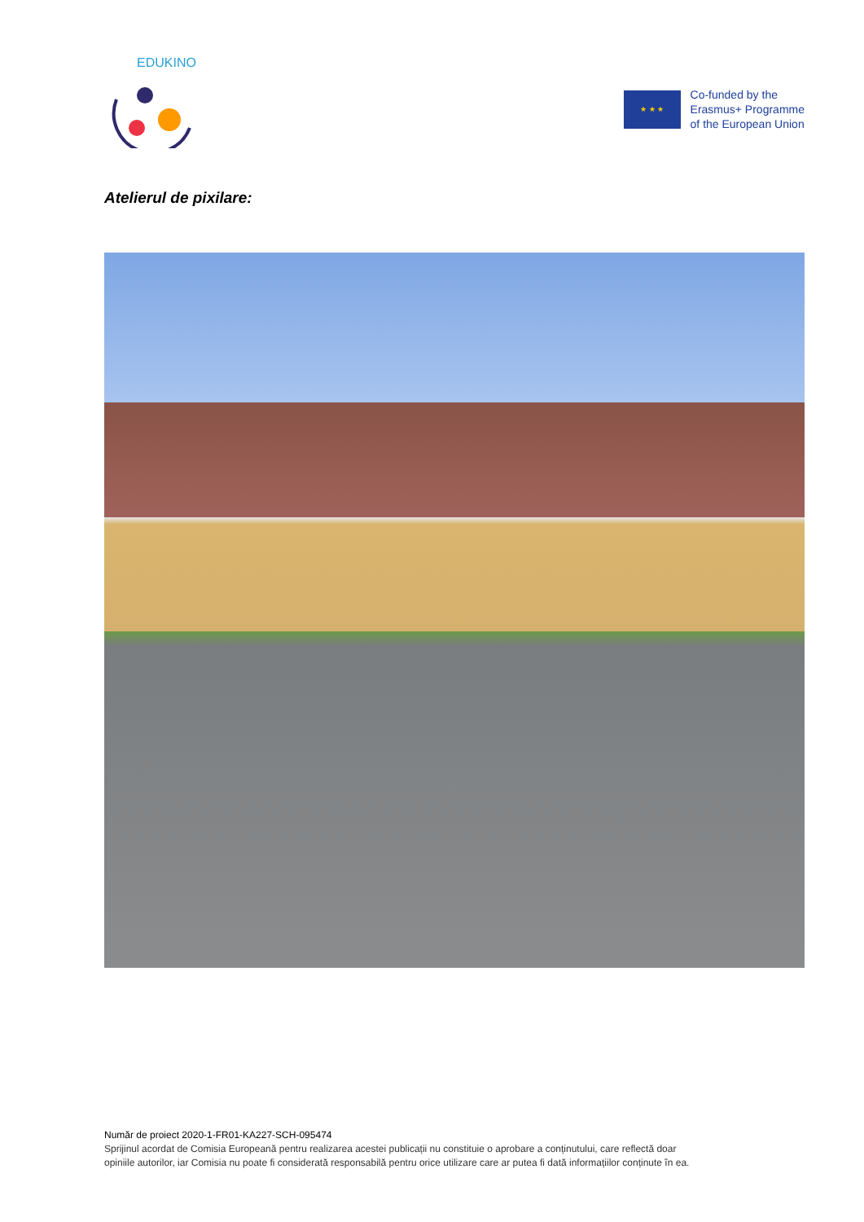EDUKINO
★ ★ ★
Co-funded by the
Erasmus+ Programme
of the European Union
Atelierul de pixilare:
Număr de proiect 2020-1-FR01-KA227-SCH-095474
Sprijinul acordat de Comisia Europeană pentru realizarea acestei publicații nu constituie o aprobare a conținutului, care reflectă doar
opiniile autorilor, iar Comisia nu poate fi considerată responsabilă pentru orice utilizare care ar putea fi dată informațiilor conținute în ea.